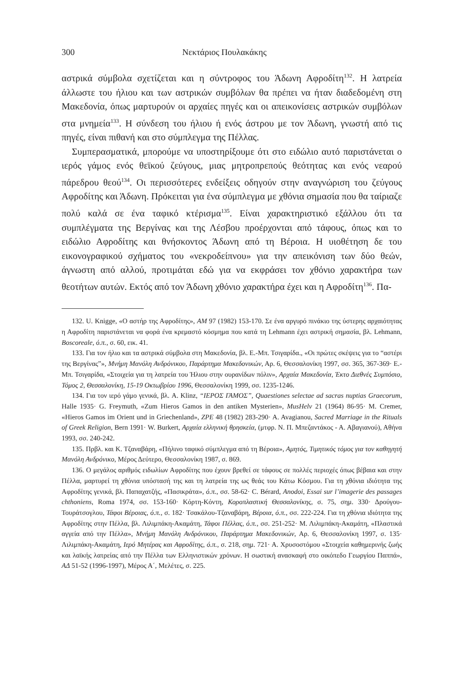300 Νεκτάριος Πουλακάκης
αστρικά σύμβολα σχετίζεται και η σύντροφος του Άδωνη Αφροδίτη<sup>132</sup>. Η λατρεία άλλωστε του ήλιου και των αστρικών συμβόλων θα πρέπει να ήταν διαδεδομένη στη Μακεδονία, όπως μαρτυρούν οι αρχαίες πηγές και οι απεικονίσεις αστρικών συμβόλων στα μνημεία<sup>133</sup>. Η σύνδεση του ήλιου ή ενός άστρου με τον Άδωνη, γνωστή από τις πηγές, είναι πιθανή και στο σύμπλεγμα της Πέλλας.
Συμπερασματικά, μπορούμε να υποστηρίξουμε ότι στο ειδώλιο αυτό παριστάνεται ο ιερός γάμος ενός θεϊκού ζεύγους, μιας μητροπρεπούς θεότητας και ενός νεαρού πάρεδρου θεού<sup>134</sup>. Οι περισσότερες ενδείξεις οδηγούν στην αναγνώριση του ζεύγους Αφροδίτης και Άδωνη. Πρόκειται για ένα σύμπλεγμα με χθόνια σημασία που θα ταίριαζε πολύ καλά σε ένα ταφικό κτέρισμα<sup>135</sup>. Είναι χαρακτηριστικό εξάλλου ότι τα συμπλέγματα της Βεργίνας και της Λέσβου προέρχονται από τάφους, όπως και το ειδώλιο Αφροδίτης και θνήσκοντος Άδωνη από τη Βέροια. Η υιοθέτηση δε του εικονογραφικού σχήματος του «νεκροδείπνου» για την απεικόνιση των δύο θεών, άγνωστη από αλλού, προτιμάται εδώ για να εκφράσει τον χθόνιο χαρακτήρα των θεοτήτων αυτών. Εκτός από τον Άδωνη χθόνιο χαρακτήρα έχει και η Αφροδίτη<sup>136</sup>. Πα-
132. U. Knigge, «Ο αστήρ της Αφροδίτης», AM 97 (1982) 153-170. Σε ένα αργυρό πινάκιο της ύστερης αρχαιότητας η Αφροδίτη παριστάνεται να φορά ένα κρεμαστό κόσμημα που κατά τη Lehmann έχει αστρική σημασία, βλ. Lehmann, Boscoreale, ό.π., σ. 60, εικ. 41.
133. Για τον ήλιο και τα αστρικά σύμβολα στη Μακεδονία, βλ. Ε.-Μπ. Τσιγαρίδα., «Οι πρώτες σκέψεις για το “αστέρι της Βεργίνας”», Μνήμη Μανόλη Ανδρόνικου, Παράρτημα Μακεδονικών, Αρ. 6, Θεσσαλονίκη 1997, σσ. 365, 367-369· Ε.-Μπ. Τσιγαρίδα, «Στοιχεία για τη λατρεία του Ήλιου στην ουρανίδων πόλιν», Αρχαία Μακεδονία, Έκτο Διεθνές Συμπόσιο, Τόμος 2, Θεσσαλονίκη, 15-19 Οκτωβρίου 1996, Θεσσαλονίκη 1999, σσ. 1235-1246.
134. Για τον ιερό γάμο γενικά, βλ. A. Klinz, “ΙΕΡΟΣ ΓΑΜΟΣ”, Quaestiones selectae ad sacras nuptias Graecorum, Halle 1935· G. Freymuth, «Zum Hieros Gamos in den antiken Mysterien», MusHelv 21 (1964) 86-95· M. Cremer, «Hieros Gamos im Orient und in Griechenland», ZPE 48 (1982) 283-290· A. Avagianou, Sacred Marriage in the Rituals of Greek Religion, Bern 1991· W. Burkert, Αρχαία ελληνική θρησκεία, (μτφρ. Ν. Π. Μπεζαντάκος - Α. Αβαγιανού), Αθήνα 1993, σσ. 240-242.
135. Πρβλ. και Κ. Τζαναβάρη, «Πήλινο ταφικό σύμπλεγμα από τη Βέροια», Αμητός, Τιμητικός τόμος για τον καθηγητή Μανόλη Ανδρόνικο, Μέρος Δεύτερο, Θεσσαλονίκη 1987, σ. 869.
136. Ο μεγάλος αριθμός ειδωλίων Αφροδίτης που έχουν βρεθεί σε τάφους σε πολλές περιοχές όπως βέβαια και στην Πέλλα, μαρτυρεί τη χθόνια υπόστασή της και τη λατρεία της ως θεάς του Κάτω Κόσμου. Για τη χθόνια ιδιότητα της Αφροδίτης γενικά, βλ. Παπαχατζής, «Πασικράτα», ό.π., σσ. 58-62· C. Bérard, Anodoi, Essai sur l’imagerie des passages chthoniens, Roma 1974, σσ. 153-160· Κόρτη-Κόντη, Κοροπλαστική Θεσσαλονίκης, σ. 75, σημ. 330· Δρούγου-Τουράτσογλου, Τάφοι Βέροιας, ό.π., σ. 182· Τσακάλου-Τζαναβάρη, Βέροια, ό.π., σσ. 222-224. Για τη χθόνια ιδιότητα της Αφροδίτης στην Πέλλα, βλ. Λιλιμπάκη-Ακαμάτη, Τάφοι Πέλλας, ό.π., σσ. 251-252· Μ. Λιλιμπάκη-Ακαμάτη, «Πλαστικά αγγεία από την Πέλλα», Μνήμη Μανόλη Ανδρόνικου, Παράρτημα Μακεδονικών, Αρ. 6, Θεσσαλονίκη 1997, σ. 135· Λιλιμπάκη-Ακαμάτη, Ιερό Μητέρας και Αφροδίτης, ό.π., σ. 218, σημ. 721· Α. Χρυσοστόμου «Στοιχεία καθημερινής ζωής και λαϊκής λατρείας από την Πέλλα των Ελληνιστικών χρόνων. Η σωστική ανασκαφή στο οικόπεδο Γεωργίου Παππά», ΑΔ 51-52 (1996-1997), Μέρος Α΄, Μελέτες, σ. 225.